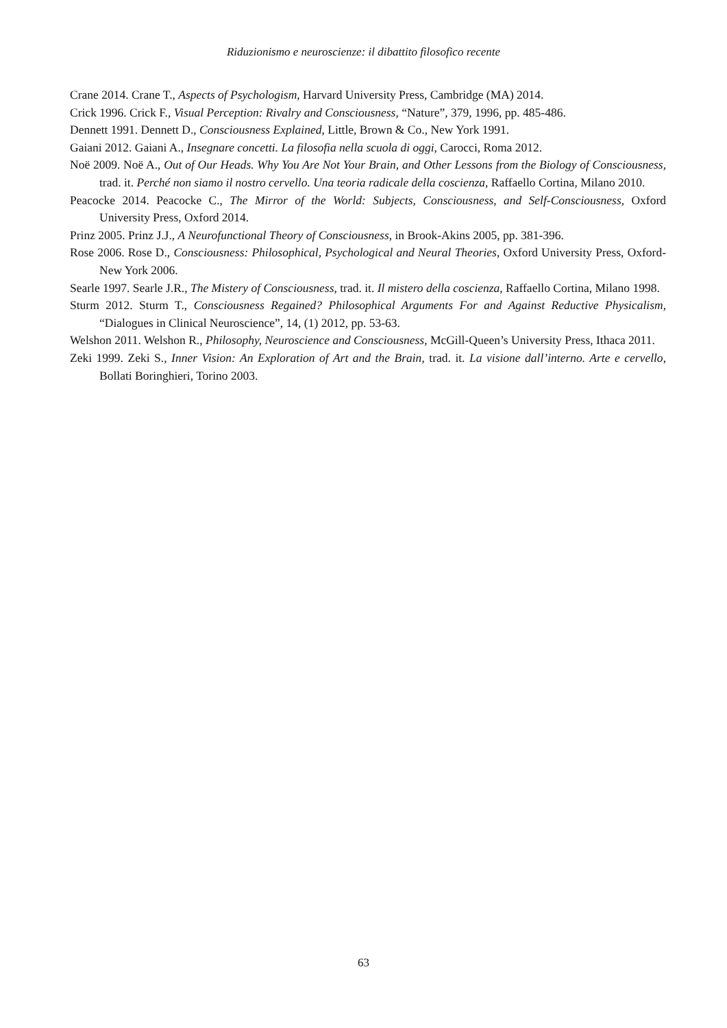Riduzionismo e neuroscienze: il dibattito filosofico recente
Crane 2014. Crane T., Aspects of Psychologism, Harvard University Press, Cambridge (MA) 2014.
Crick 1996. Crick F., Visual Perception: Rivalry and Consciousness, “Nature”, 379, 1996, pp. 485-486.
Dennett 1991. Dennett D., Consciousness Explained, Little, Brown & Co., New York 1991.
Gaiani 2012. Gaiani A., Insegnare concetti. La filosofia nella scuola di oggi, Carocci, Roma 2012.
Noë 2009. Noë A., Out of Our Heads. Why You Are Not Your Brain, and Other Lessons from the Biology of Consciousness, trad. it. Perché non siamo il nostro cervello. Una teoria radicale della coscienza, Raffaello Cortina, Milano 2010.
Peacocke 2014. Peacocke C., The Mirror of the World: Subjects, Consciousness, and Self-Consciousness, Oxford University Press, Oxford 2014.
Prinz 2005. Prinz J.J., A Neurofunctional Theory of Consciousness, in Brook-Akins 2005, pp. 381-396.
Rose 2006. Rose D., Consciousness: Philosophical, Psychological and Neural Theories, Oxford University Press, Oxford-New York 2006.
Searle 1997. Searle J.R., The Mistery of Consciousness, trad. it. Il mistero della coscienza, Raffaello Cortina, Milano 1998.
Sturm 2012. Sturm T., Consciousness Regained? Philosophical Arguments For and Against Reductive Physicalism, “Dialogues in Clinical Neuroscience”, 14, (1) 2012, pp. 53-63.
Welshon 2011. Welshon R., Philosophy, Neuroscience and Consciousness, McGill-Queen’s University Press, Ithaca 2011.
Zeki 1999. Zeki S., Inner Vision: An Exploration of Art and the Brain, trad. it. La visione dall’interno. Arte e cervello, Bollati Boringhieri, Torino 2003.
63